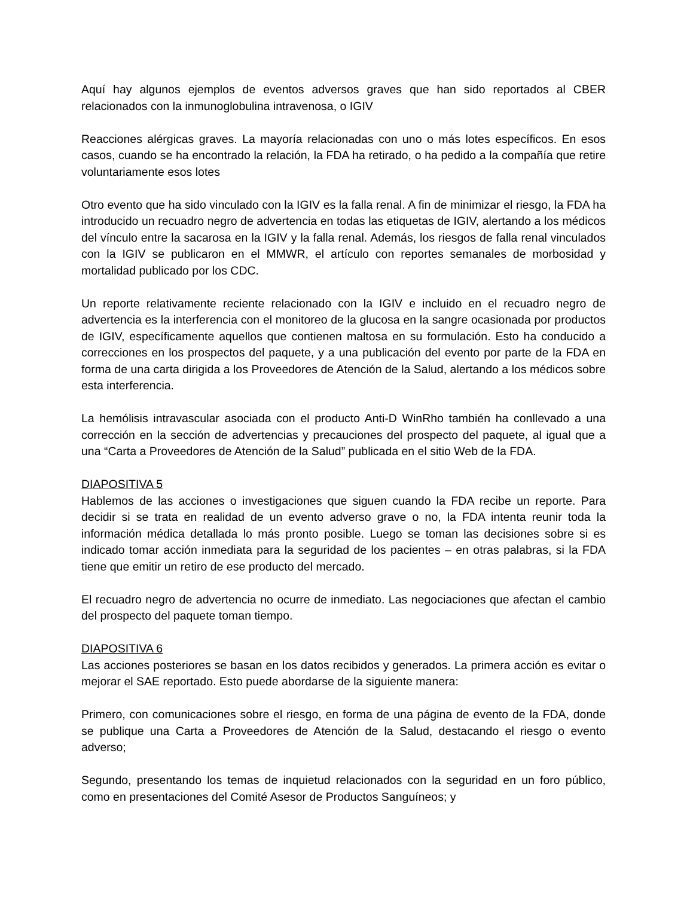Aquí hay algunos ejemplos de eventos adversos graves que han sido reportados al CBER relacionados con la inmunoglobulina intravenosa, o IGIV
Reacciones alérgicas graves. La mayoría relacionadas con uno o más lotes específicos. En esos casos, cuando se ha encontrado la relación, la FDA ha retirado, o ha pedido a la compañía que retire voluntariamente esos lotes
Otro evento que ha sido vinculado con la IGIV es la falla renal. A fin de minimizar el riesgo, la FDA ha introducido un recuadro negro de advertencia en todas las etiquetas de IGIV, alertando a los médicos del vínculo entre la sacarosa en la IGIV y la falla renal. Además, los riesgos de falla renal vinculados con la IGIV se publicaron en el MMWR, el artículo con reportes semanales de morbosidad y mortalidad publicado por los CDC.
Un reporte relativamente reciente relacionado con la IGIV e incluido en el recuadro negro de advertencia es la interferencia con el monitoreo de la glucosa en la sangre ocasionada por productos de IGIV, específicamente aquellos que contienen maltosa en su formulación. Esto ha conducido a correcciones en los prospectos del paquete, y a una publicación del evento por parte de la FDA en forma de una carta dirigida a los Proveedores de Atención de la Salud, alertando a los médicos sobre esta interferencia.
La hemólisis intravascular asociada con el producto Anti-D WinRho también ha conllevado a una corrección en la sección de advertencias y precauciones del prospecto del paquete, al igual que a una “Carta a Proveedores de Atención de la Salud” publicada en el sitio Web de la FDA.
DIAPOSITIVA 5
Hablemos de las acciones o investigaciones que siguen cuando la FDA recibe un reporte. Para decidir si se trata en realidad de un evento adverso grave o no, la FDA intenta reunir toda la información médica detallada lo más pronto posible. Luego se toman las decisiones sobre si es indicado tomar acción inmediata para la seguridad de los pacientes – en otras palabras, si la FDA tiene que emitir un retiro de ese producto del mercado.
El recuadro negro de advertencia no ocurre de inmediato. Las negociaciones que afectan el cambio del prospecto del paquete toman tiempo.
DIAPOSITIVA 6
Las acciones posteriores se basan en los datos recibidos y generados. La primera acción es evitar o mejorar el SAE reportado. Esto puede abordarse de la siguiente manera:
Primero, con comunicaciones sobre el riesgo, en forma de una página de evento de la FDA, donde se publique una Carta a Proveedores de Atención de la Salud, destacando el riesgo o evento adverso;
Segundo, presentando los temas de inquietud relacionados con la seguridad en un foro público, como en presentaciones del Comité Asesor de Productos Sanguíneos; y